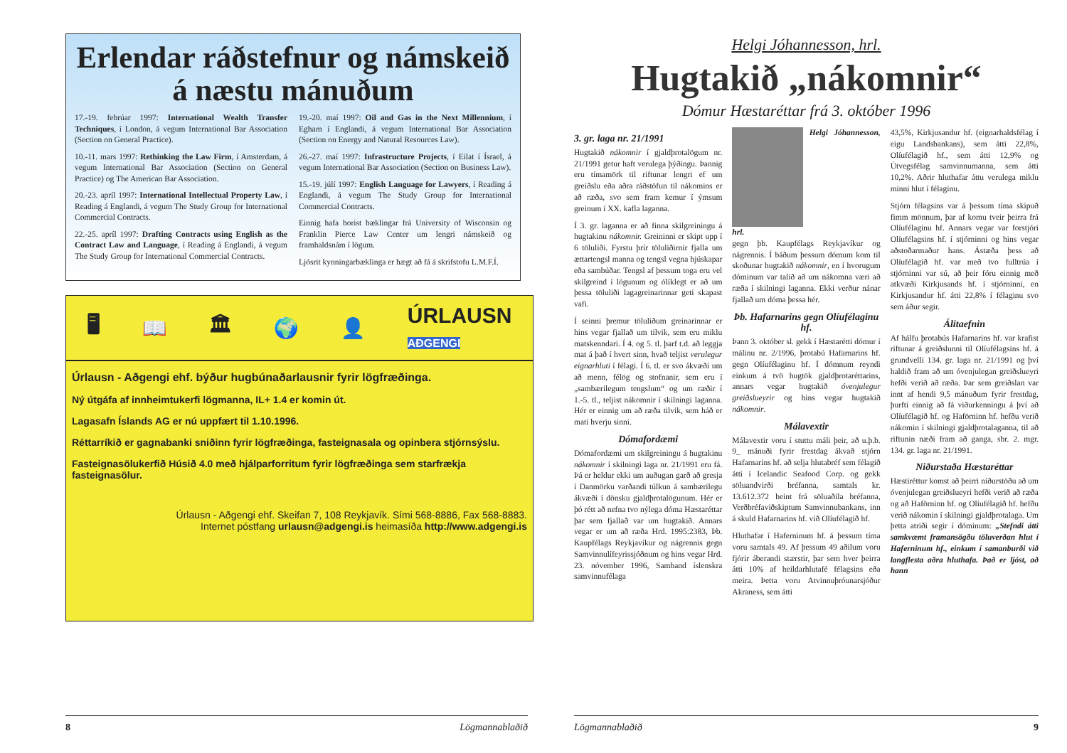Erlendar ráðstefnur og námskeið á næstu mánuðum
17.-19. febrúar 1997: International Wealth Transfer Techniques, í London, á vegum International Bar Association (Section on General Practice).
10.-11. mars 1997: Rethinking the Law Firm, í Amsterdam, á vegum International Bar Association (Section on General Practice) og The American Bar Association.
20.-23. apríl 1997: International Intellectual Property Law, í Reading á Englandi, á vegum The Study Group for International Commercial Contracts.
22.-25. apríl 1997: Drafting Contracts using English as the Contract Law and Language, í Reading á Englandi, á vegum The Study Group for International Commercial Contracts.
19.-20. maí 1997: Oil and Gas in the Next Millennium, í Egham í Englandi, á vegum International Bar Association (Section on Energy and Natural Resources Law).
26.-27. maí 1997: Infrastructure Projects, í Eilat í Ísrael, á vegum International Bar Association (Section on Business Law).
15.-19. júlí 1997: English Language for Lawyers, í Reading á Englandi, á vegum The Study Group for International Commercial Contracts.
Einnig hafa borist bæklingar frá University of Wisconsin og Franklin Pierce Law Center um lengri námskeið og framhaldsnám í lögum.
Ljósrit kynningarbæklinga er hægt að fá á skrifstofu L.M.F.Í.
🖥 📖 🏛 🌍 👤 ÚRLAUSN
AÐGENGI
Úrlausn - Aðgengi ehf. býður hugbúnaðarlausnir fyrir lögfræðinga.
Ný útgáfa af innheimtukerfi lögmanna, IL+ 1.4 er komin út.
Lagasafn Íslands AG er nú uppfært til 1.10.1996.
Réttarríkið er gagnabanki sniðinn fyrir lögfræðinga, fasteignasala og opinbera stjórnsýslu.
Fasteignasölukerfið Húsið 4.0 með hjálparforritum fyrir lögfræðinga sem starfrækja fasteignasölur.
Úrlausn - Aðgengi ehf. Skeifan 7, 108 Reykjavík. Sími 568-8886, Fax 568-8883.
Internet póstfang urlausn@adgengi.is heimasíða http://www.adgengi.is
8 Lögmannablaðið
Helgi Jóhannesson, hrl.
Hugtakið „nákomnir“
Dómur Hæstaréttar frá 3. október 1996
3. gr. laga nr. 21/1991
Hugtakið nákomnir í gjaldþrotalögum nr. 21/1991 getur haft verulega þýðingu. Þannig eru tímamörk til riftunar lengri ef um greiðslu eða aðra ráðstöfun til nákomins er að ræða, svo sem fram kemur í ýmsum greinum í XX. kafla laganna.
Í 3. gr. laganna er að finna skilgreiningu á hugtakinu nákomnir. Greininni er skipt upp í 6 töluliði. Fyrstu þrír töluliðirnir fjalla um ættartengsl manna og tengsl vegna hjúskapar eða sambúðar. Tengsl af þessum toga eru vel skilgreind í lögunum og ólíklegt er að um þessa töluliði lagagreinarinnar geti skapast vafi.
Í seinni þremur töluliðum greinarinnar er hins vegar fjallað um tilvik, sem eru miklu matskenndari. Í 4. og 5. tl. þarf t.d. að leggja mat á það í hvert sinn, hvað teljist verulegur eignarhluti í félagi. Í 6. tl. er svo ákvæði um að menn, félög og stofnanir, sem eru í „sambærilegum tengslum“ og um ræðir í 1.-5. tl., teljist nákomnir í skilningi laganna. Hér er einnig um að ræða tilvik, sem háð er mati hverju sinni.
Dómafordæmi
Dómafordæmi um skilgreiningu á hugtakinu nákomnir í skilningi laga nr. 21/1991 eru fá. Þá er heldur ekki um auðugan garð að gresja í Danmörku varðandi túlkun á sambærilegu ákvæði í dönsku gjaldþrotalögunum. Hér er þó rétt að nefna tvo nýlega dóma Hæstaréttar þar sem fjallað var um hugtakið. Annars vegar er um að ræða Hrd. 1995:2383, Þb. Kaupfélags Reykjavíkur og nágrennis gegn Samvinnulífeyrissjóðnum og hins vegar Hrd. 23. nóvember 1996, Samband íslenskra samvinnufélaga
Helgi Jóhannesson, hrl.
gegn þb. Kaupfélags Reykjavíkur og nágrennis. Í báðum þessum dómum kom til skoðunar hugtakið nákomnir, en í hvorugum dóminum var talið að um nákomna væri að ræða í skilningi laganna. Ekki verður nánar fjallað um dóma þessa hér.
Þb. Hafarnarins gegn Olíufélaginu hf.
Þann 3. október sl. gekk í Hæstarétti dómur í málinu nr. 2/1996, þrotabú Hafarnarins hf. gegn Olíufélaginu hf. Í dómnum reyndi einkum á tvö hugtök gjaldþrotaréttarins, annars vegar hugtakið óvenjulegur greiðslueyrir og hins vegar hugtakið nákomnir.
Málavextir
Málavextir voru í stuttu máli þeir, að u.þ.b. 9_ mánuði fyrir frestdag ákvað stjórn Hafarnarins hf. að selja hlutabréf sem félagið átti í Icelandic Seafood Corp. og gekk söluandvirði bréfanna, samtals kr. 13.612.372 beint frá söluaðila bréfanna, Verðbréfaviðskiptum Samvinnubankans, inn á skuld Hafarnarins hf. við Olíufélagið hf.
Hluthafar í Haferninum hf. á þessum tíma voru samtals 49. Af þessum 49 aðilum voru fjórir áberandi stærstir, þar sem hver þeirra átti 10% af heildarhlutafé félagsins eða meira. Þetta voru Atvinnuþróunarsjóður Akraness, sem átti
43,5%, Kirkjusandur hf. (eignarhaldsfélag í eigu Landsbankans), sem átti 22,8%, Olíufélagið hf., sem átti 12,9% og Útvegsfélag samvinnumanna, sem átti 10,2%. Aðrir hluthafar áttu verulega miklu minni hlut í félaginu.
Stjórn félagsins var á þessum tíma skipuð fimm mönnum, þar af komu tveir þeirra frá Olíufélaginu hf. Annars vegar var forstjóri Olíufélagsins hf. í stjórninni og hins vegar aðstoðarmaður hans. Ástæða þess að Olíufélagið hf. var með tvo fulltrúa í stjórninni var sú, að þeir fóru einnig með atkvæði Kirkjusands hf. í stjórninni, en Kirkjusandur hf. átti 22,8% í félaginu svo sem áður segir.
Álitaefnin
Af hálfu þrotabús Hafarnarins hf. var krafist riftunar á greiðslunni til Olíufélagsins hf. á grundvelli 134. gr. laga nr. 21/1991 og því haldið fram að um óvenjulegan greiðslueyri hefði verið að ræða. Þar sem greiðslan var innt af hendi 9,5 mánuðum fyrir frestdag, þurfti einnig að fá viðurkenningu á því að Olíufélagið hf. og Haförninn hf. hefðu verið nákomin í skilningi gjaldþrotalaganna, til að riftunin næði fram að ganga, sbr. 2. mgr. 134. gr. laga nr. 21/1991.
Niðurstaða Hæstaréttar
Hæstiréttur komst að þeirri niðurstöðu að um óvenjulegan greiðslueyri hefði verið að ræða og að Haförninn hf. og Olíufélagið hf. hefðu verið nákomin í skilningi gjaldþrotalaga. Um þetta atriði segir í dóminum: „Stefndi átti samkvæmt framansögðu töluverðan hlut í Haferninum hf., einkum í samanburði við langflesta aðra hluthafa. Það er ljóst, að hann
Lögmannablaðið 9